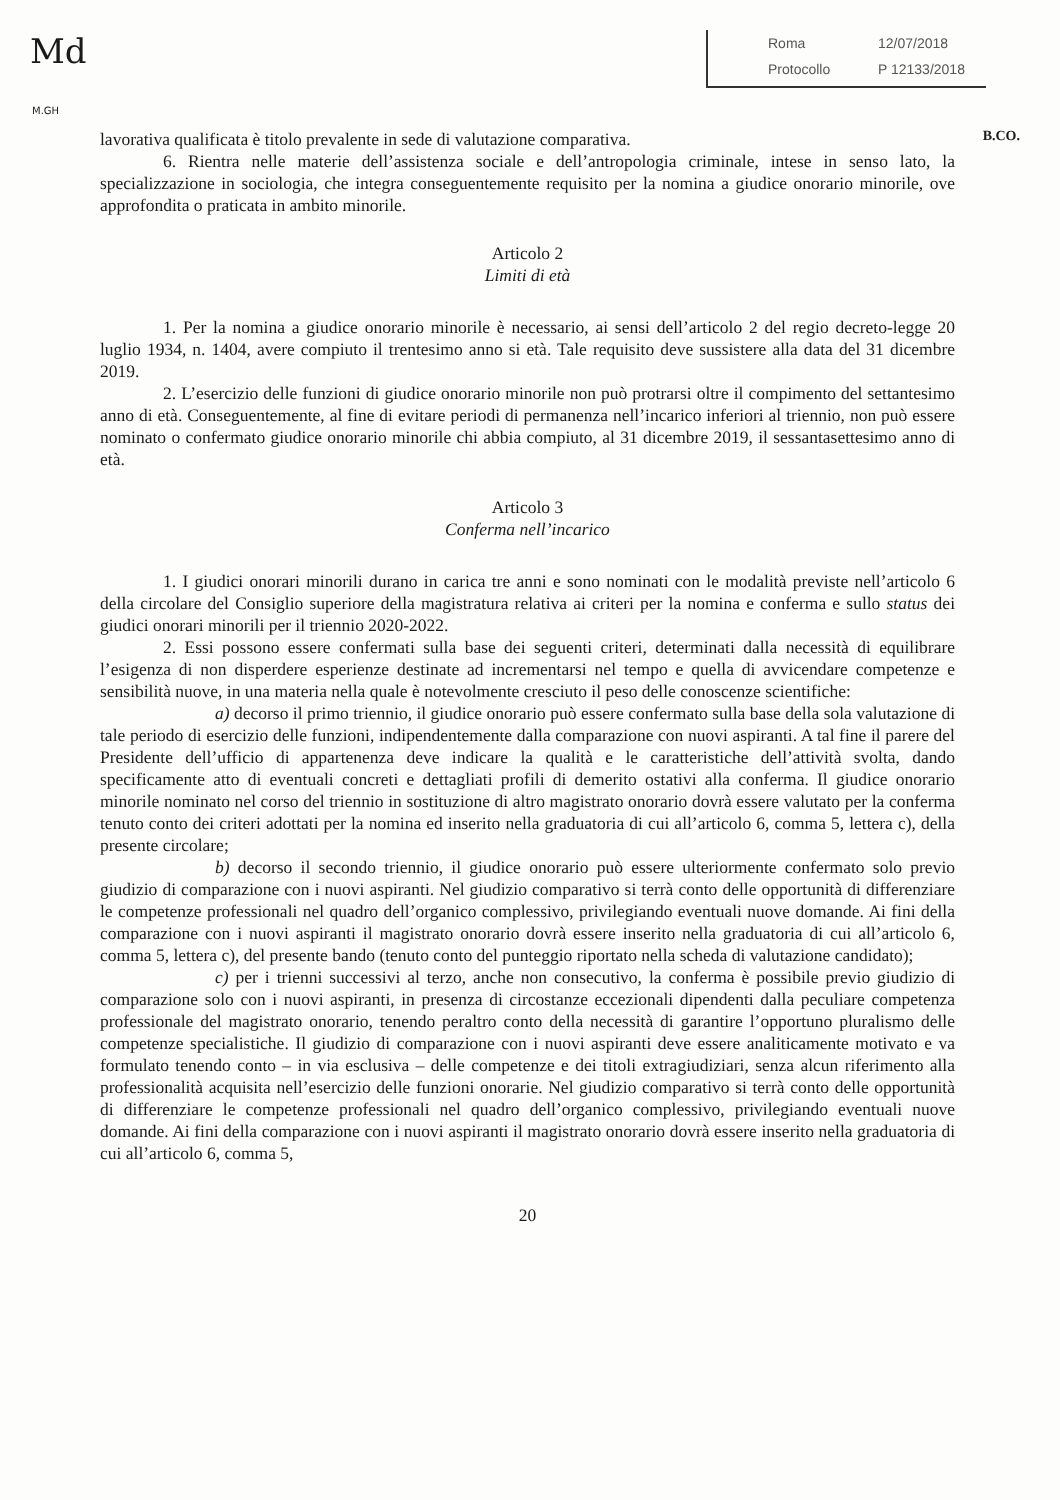Md
M.GH
Roma 12/07/2018
Protocollo P 12133/2018
B.CO.
lavorativa qualificata è titolo prevalente in sede di valutazione comparativa.
6. Rientra nelle materie dell’assistenza sociale e dell’antropologia criminale, intese in senso lato, la specializzazione in sociologia, che integra conseguentemente requisito per la nomina a giudice onorario minorile, ove approfondita o praticata in ambito minorile.
Articolo 2
Limiti di età
1. Per la nomina a giudice onorario minorile è necessario, ai sensi dell’articolo 2 del regio decreto-legge 20 luglio 1934, n. 1404, avere compiuto il trentesimo anno si età. Tale requisito deve sussistere alla data del 31 dicembre 2019.
2. L’esercizio delle funzioni di giudice onorario minorile non può protrarsi oltre il compimento del settantesimo anno di età. Conseguentemente, al fine di evitare periodi di permanenza nell’incarico inferiori al triennio, non può essere nominato o confermato giudice onorario minorile chi abbia compiuto, al 31 dicembre 2019, il sessantasettesimo anno di età.
Articolo 3
Conferma nell’incarico
1. I giudici onorari minorili durano in carica tre anni e sono nominati con le modalità previste nell’articolo 6 della circolare del Consiglio superiore della magistratura relativa ai criteri per la nomina e conferma e sullo status dei giudici onorari minorili per il triennio 2020-2022.
2. Essi possono essere confermati sulla base dei seguenti criteri, determinati dalla necessità di equilibrare l’esigenza di non disperdere esperienze destinate ad incrementarsi nel tempo e quella di avvicendare competenze e sensibilità nuove, in una materia nella quale è notevolmente cresciuto il peso delle conoscenze scientifiche:
a) decorso il primo triennio, il giudice onorario può essere confermato sulla base della sola valutazione di tale periodo di esercizio delle funzioni, indipendentemente dalla comparazione con nuovi aspiranti. A tal fine il parere del Presidente dell’ufficio di appartenenza deve indicare la qualità e le caratteristiche dell’attività svolta, dando specificamente atto di eventuali concreti e dettagliati profili di demerito ostativi alla conferma. Il giudice onorario minorile nominato nel corso del triennio in sostituzione di altro magistrato onorario dovrà essere valutato per la conferma tenuto conto dei criteri adottati per la nomina ed inserito nella graduatoria di cui all’articolo 6, comma 5, lettera c), della presente circolare;
b) decorso il secondo triennio, il giudice onorario può essere ulteriormente confermato solo previo giudizio di comparazione con i nuovi aspiranti. Nel giudizio comparativo si terrà conto delle opportunità di differenziare le competenze professionali nel quadro dell’organico complessivo, privilegiando eventuali nuove domande. Ai fini della comparazione con i nuovi aspiranti il magistrato onorario dovrà essere inserito nella graduatoria di cui all’articolo 6, comma 5, lettera c), del presente bando (tenuto conto del punteggio riportato nella scheda di valutazione candidato);
c) per i trienni successivi al terzo, anche non consecutivo, la conferma è possibile previo giudizio di comparazione solo con i nuovi aspiranti, in presenza di circostanze eccezionali dipendenti dalla peculiare competenza professionale del magistrato onorario, tenendo peraltro conto della necessità di garantire l’opportuno pluralismo delle competenze specialistiche. Il giudizio di comparazione con i nuovi aspiranti deve essere analiticamente motivato e va formulato tenendo conto – in via esclusiva – delle competenze e dei titoli extragiudiziari, senza alcun riferimento alla professionalità acquisita nell’esercizio delle funzioni onorarie. Nel giudizio comparativo si terrà conto delle opportunità di differenziare le competenze professionali nel quadro dell’organico complessivo, privilegiando eventuali nuove domande. Ai fini della comparazione con i nuovi aspiranti il magistrato onorario dovrà essere inserito nella graduatoria di cui all’articolo 6, comma 5,
20